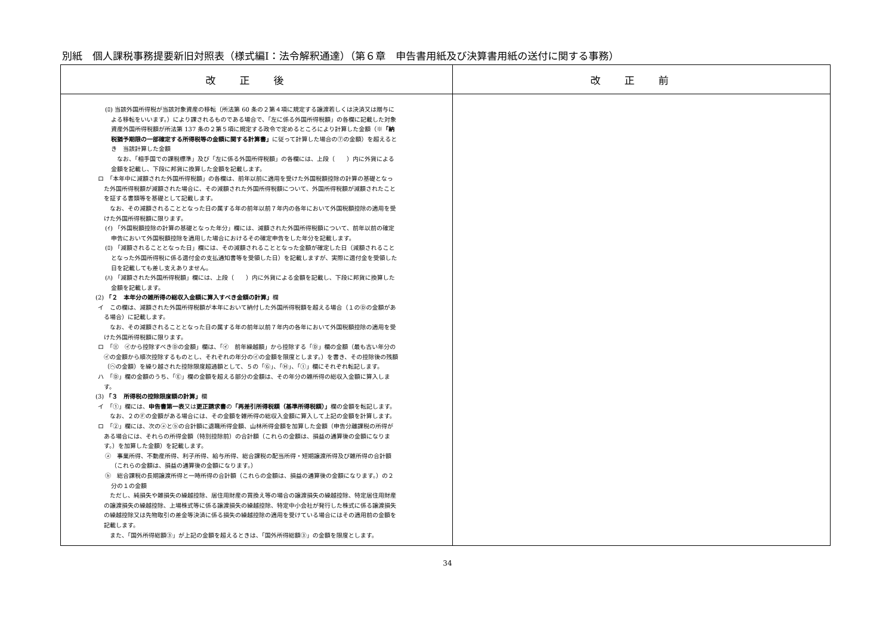別紙　個人課税事務提要新旧対照表（様式編Ⅰ：法令解釈通達）（第６章　申告書用紙及び決算書用紙の送付に関する事務）
| 改正後 | 改正前 |
| --- | --- |
| (ﾛ) 当該外国所得税が当該対象資産の移転（所法第 60 条の２第４項に規定する譲渡若しくは決済又は贈与による移転をいいます。）により課されるものである場合で、「左に係る外国所得税額」の各欄に記載した対象資産外国所得税額が所法第 137 条の２第５項に規定する政令で定めるところにより計算した金額（※ 「納税猶予期限の一部確定する所得税等の金額に関する計算書」 に従って計算した場合の⑦の金額）を超えるとき 当該計算した金額 なお、「相手国での課税標準」及び「左に係る外国所得税額」の各欄には、上段（ ）内に外貨による金額を記載し、下段に邦貨に換算した金額を記載します。 ロ 「本年中に減額された外国所得税額」の各欄は、前年以前に適用を受けた外国税額控除の計算の基礎となった外国所得税額が減額された場合に、その減額された外国所得税額について、外国所得税額が減額されたことを証する書類等を基礎として記載します。 なお、その減額されることとなった日の属する年の前年以前７年内の各年において外国税額控除の適用を受けた外国所得税額に限ります。 (ｲ) 「外国税額控除の計算の基礎となった年分」欄には、減額された外国所得税額について、前年以前の確定申告において外国税額控除を適用した場合におけるその確定申告をした年分を記載します。 (ﾛ) 「減額されることとなった日」欄には、その減額されることとなった金額が確定した日（減額されることとなった外国所得税に係る還付金の支払通知書等を受領した日）を記載しますが、実際に還付金を受領した日を記載しても差し支えありません。 (ﾊ) 「減額された外国所得税額」欄には、上段（ ）内に外貨による金額を記載し、下段に邦貨に換算した金額を記載します。 (2) 「２ 本年分の雑所得の総収入金額に算入すべき金額の計算」 欄 イ この欄は、減額された外国所得税額が本年において納付した外国所得税額を超える場合（１のⒹの金額がある場合）に記載します。 なお、その減額されることとなった日の属する年の前年以前７年内の各年において外国税額控除の適用を受けた外国所得税額に限ります。 ロ 「㊂ ㋑から控除すべきⒹの金額」欄は、「㋑ 前年繰越額」から控除する「Ⓓ」欄の金額（最も古い年分の㋑の金額から順次控除するものとし、それぞれの年分の㋑の金額を限度とします。）を書き、その控除後の残額（㋬の金額）を繰り越された控除限度超過額として、５の「Ⓖ」、「Ⓗ」、「Ⓘ」欄にそれぞれ転記します。 ハ 「Ⓓ」欄の金額のうち、「Ⓔ」欄の金額を超える部分の金額は、その年分の雑所得の総収入金額に算入します。 (3) 「３ 所得税の控除限度額の計算」 欄 イ 「①」欄には、 申告書第一表 又は 更正請求書 の 「再差引所得税額（基準所得税額）」 欄の金額を転記します。 なお、２のⒻの金額がある場合には、その金額を雑所得の総収入金額に算入して上記の金額を計算します。 ロ 「②」欄には、次のⓐとⓑの合計額に退職所得金額、山林所得金額を加算した金額（申告分離課税の所得がある場合には、それらの所得金額（特別控除前）の合計額（これらの金額は、損益の通算後の金額になります。）を加算した金額）を記載します。 ⓐ 事業所得、不動産所得、利子所得、給与所得、総合課税の配当所得・短期譲渡所得及び雑所得の合計額（これらの金額は、損益の通算後の金額になります。） ⓑ 総合課税の長期譲渡所得と一時所得の合計額（これらの金額は、損益の通算後の金額になります。）の２分の１の金額 ただし、純損失や雑損失の繰越控除、居住用財産の買換え等の場合の譲渡損失の繰越控除、特定居住用財産の譲渡損失の繰越控除、上場株式等に係る譲渡損失の繰越控除、特定中小会社が発行した株式に係る譲渡損失の繰越控除又は先物取引の差金等決済に係る損失の繰越控除の適用を受けている場合にはその適用前の金額を記載します。 また、「国外所得総額③」が上記の金額を超えるときは、「国外所得総額③」の金額を限度とします。 | |
34